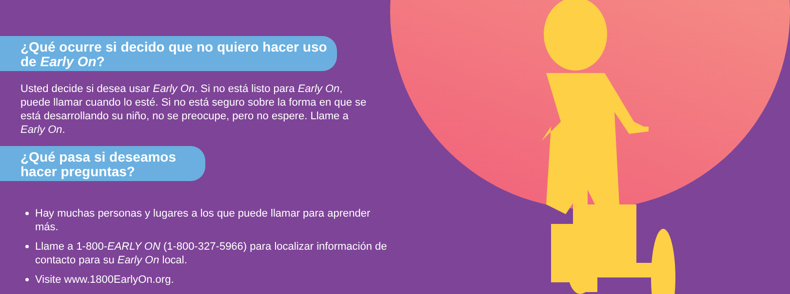¿Qué ocurre si decido que no quiero hacer uso
de Early On?
Usted decide si desea usar Early On. Si no está listo para Early On, puede llamar cuando lo esté. Si no está seguro sobre la forma en que se está desarrollando su niño, no se preocupe, pero no espere. Llame a Early On.
¿Qué pasa si deseamos
hacer preguntas?
Hay muchas personas y lugares a los que puede llamar para aprender más.
Llame a 1-800-EARLY ON (1-800-327-5966) para localizar información de contacto para su Early On local.
Visite www.1800EarlyOn.org.